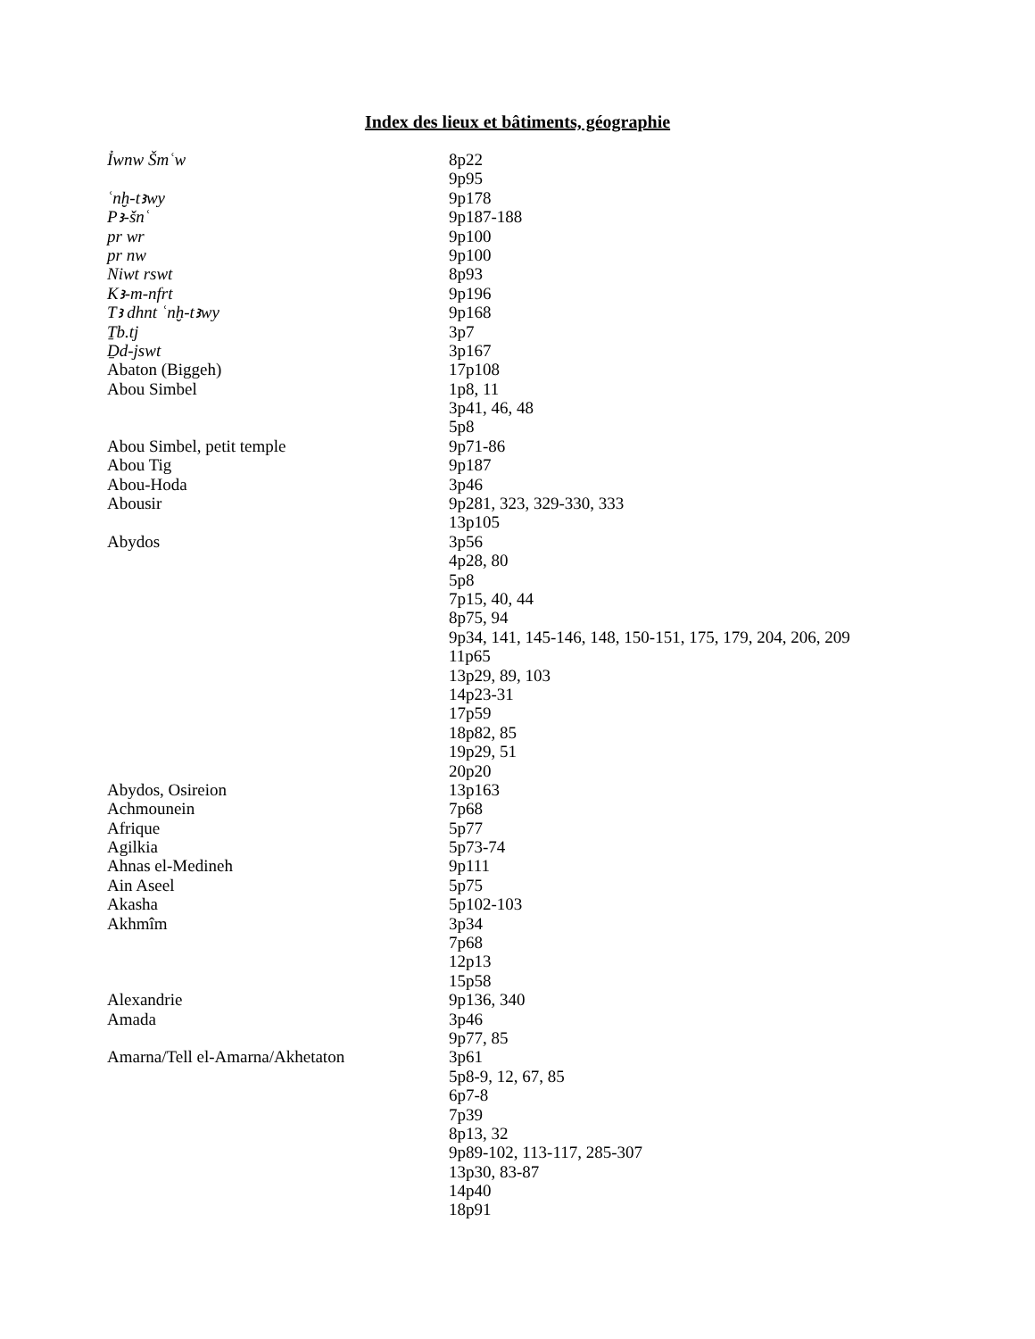Index des lieux et bâtiments, géographie
| Ỉwnw Šmʿw | 8p22 |
| | 9p95 |
| ʿnḫ-tꜣwy | 9p178 |
| Pꜣ-šnʿ | 9p187-188 |
| pr wr | 9p100 |
| pr nw | 9p100 |
| Niwt rswt | 8p93 |
| Kꜣ-m-nfrt | 9p196 |
| Tꜣ dhnt ʿnḫ-tꜣwy | 9p168 |
| Ṯb.tj | 3p7 |
| Ḏd-jswt | 3p167 |
| Abaton (Biggeh) | 17p108 |
| Abou Simbel | 1p8, 11 |
| | 3p41, 46, 48 |
| | 5p8 |
| Abou Simbel, petit temple | 9p71-86 |
| Abou Tig | 9p187 |
| Abou-Hoda | 3p46 |
| Abousir | 9p281, 323, 329-330, 333 |
| | 13p105 |
| Abydos | 3p56 |
| | 4p28, 80 |
| | 5p8 |
| | 7p15, 40, 44 |
| | 8p75, 94 |
| | 9p34, 141, 145-146, 148, 150-151, 175, 179, 204, 206, 209 |
| | 11p65 |
| | 13p29, 89, 103 |
| | 14p23-31 |
| | 17p59 |
| | 18p82, 85 |
| | 19p29, 51 |
| | 20p20 |
| Abydos, Osireion | 13p163 |
| Achmounein | 7p68 |
| Afrique | 5p77 |
| Agilkia | 5p73-74 |
| Ahnas el-Medineh | 9p111 |
| Ain Aseel | 5p75 |
| Akasha | 5p102-103 |
| Akhmîm | 3p34 |
| | 7p68 |
| | 12p13 |
| | 15p58 |
| Alexandrie | 9p136, 340 |
| Amada | 3p46 |
| | 9p77, 85 |
| Amarna/Tell el-Amarna/Akhetaton | 3p61 |
| | 5p8-9, 12, 67, 85 |
| | 6p7-8 |
| | 7p39 |
| | 8p13, 32 |
| | 9p89-102, 113-117, 285-307 |
| | 13p30, 83-87 |
| | 14p40 |
| | 18p91 |